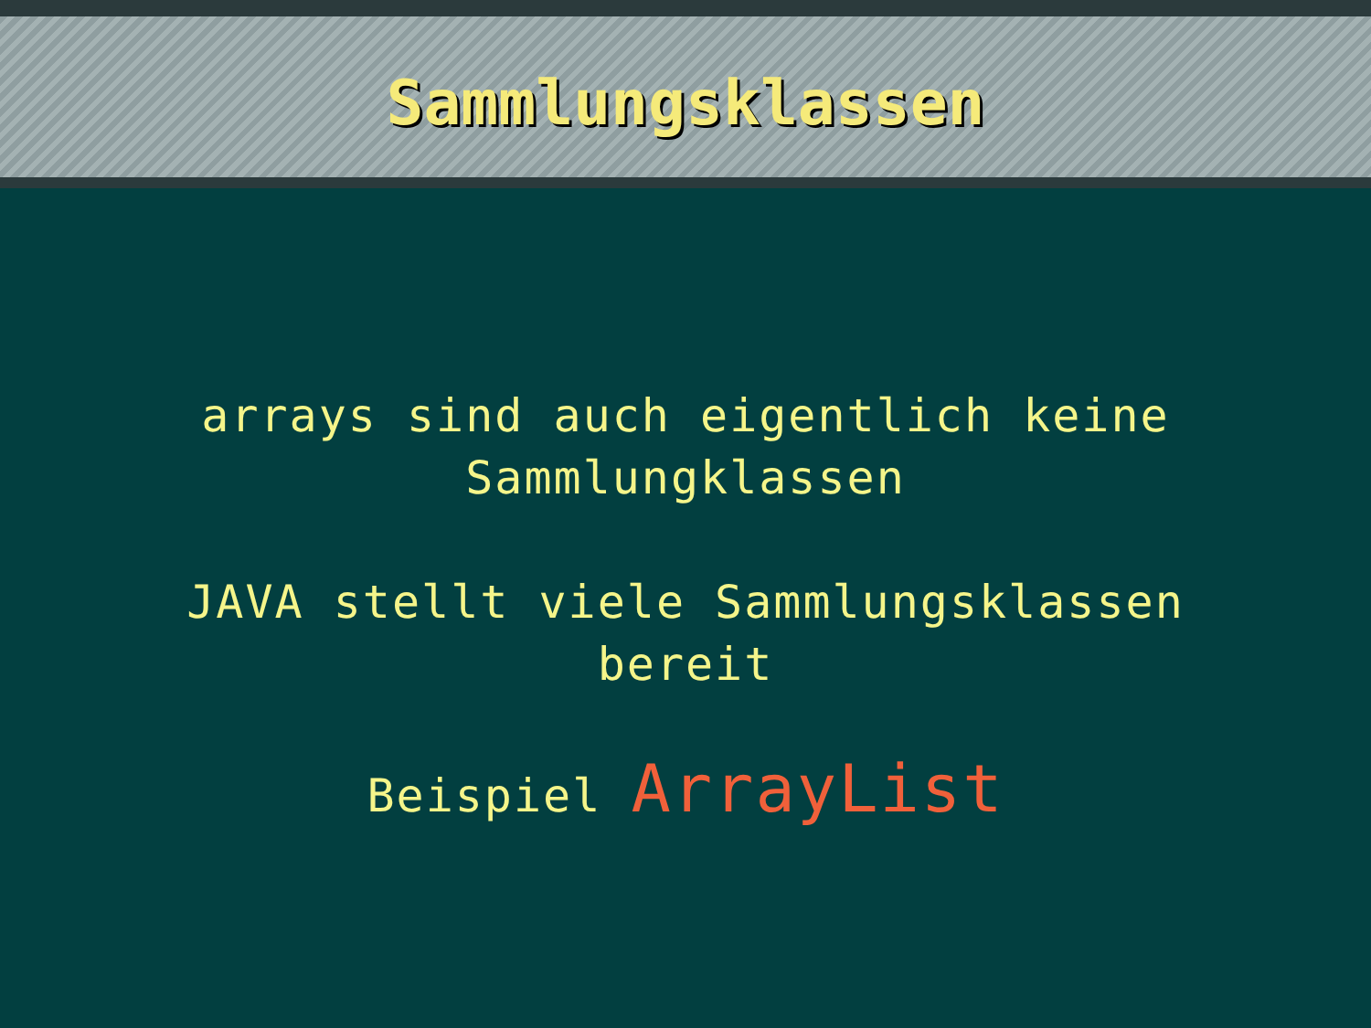Sammlungsklassen
arrays sind auch eigentlich keine
Sammlungklassen
JAVA stellt viele Sammlungsklassen
bereit
Beispiel ArrayList